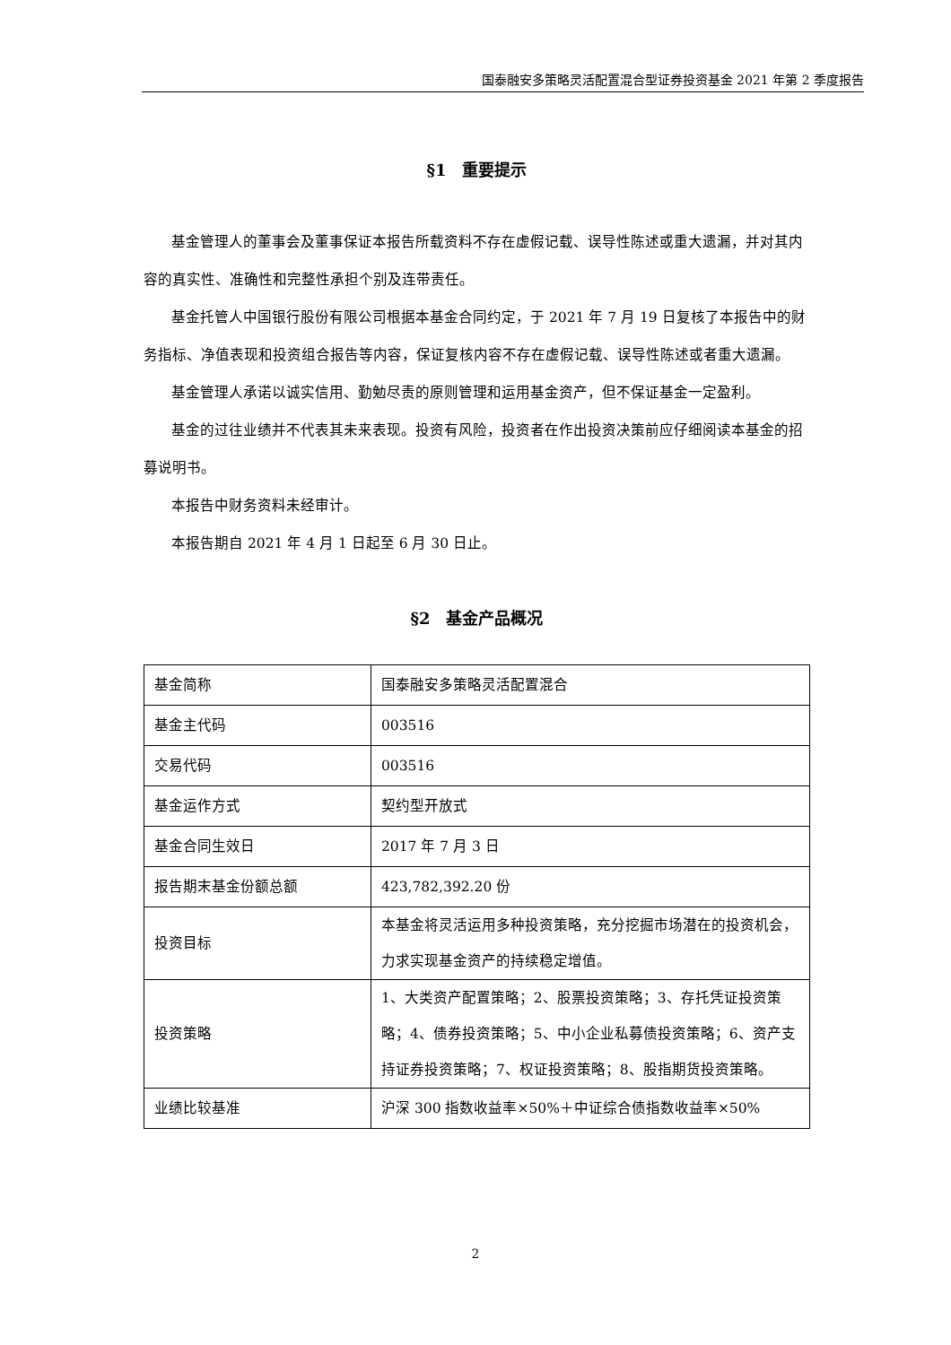国泰融安多策略灵活配置混合型证券投资基金 2021 年第 2 季度报告
§1　重要提示
基金管理人的董事会及董事保证本报告所载资料不存在虚假记载、误导性陈述或重大遗漏，并对其内容的真实性、准确性和完整性承担个别及连带责任。
基金托管人中国银行股份有限公司根据本基金合同约定，于 2021 年 7 月 19 日复核了本报告中的财务指标、净值表现和投资组合报告等内容，保证复核内容不存在虚假记载、误导性陈述或者重大遗漏。
基金管理人承诺以诚实信用、勤勉尽责的原则管理和运用基金资产，但不保证基金一定盈利。
基金的过往业绩并不代表其未来表现。投资有风险，投资者在作出投资决策前应仔细阅读本基金的招募说明书。
本报告中财务资料未经审计。
本报告期自 2021 年 4 月 1 日起至 6 月 30 日止。
§2　基金产品概况
| 基金简称 | 国泰融安多策略灵活配置混合 |
| 基金主代码 | 003516 |
| 交易代码 | 003516 |
| 基金运作方式 | 契约型开放式 |
| 基金合同生效日 | 2017 年 7 月 3 日 |
| 报告期末基金份额总额 | 423,782,392.20 份 |
| 投资目标 | 本基金将灵活运用多种投资策略，充分挖掘市场潜在的投资机会，力求实现基金资产的持续稳定增值。 |
| 投资策略 | 1、大类资产配置策略；2、股票投资策略；3、存托凭证投资策略；4、债券投资策略；5、中小企业私募债投资策略；6、资产支持证券投资策略；7、权证投资策略；8、股指期货投资策略。 |
| 业绩比较基准 | 沪深 300 指数收益率×50%＋中证综合债指数收益率×50% |
2